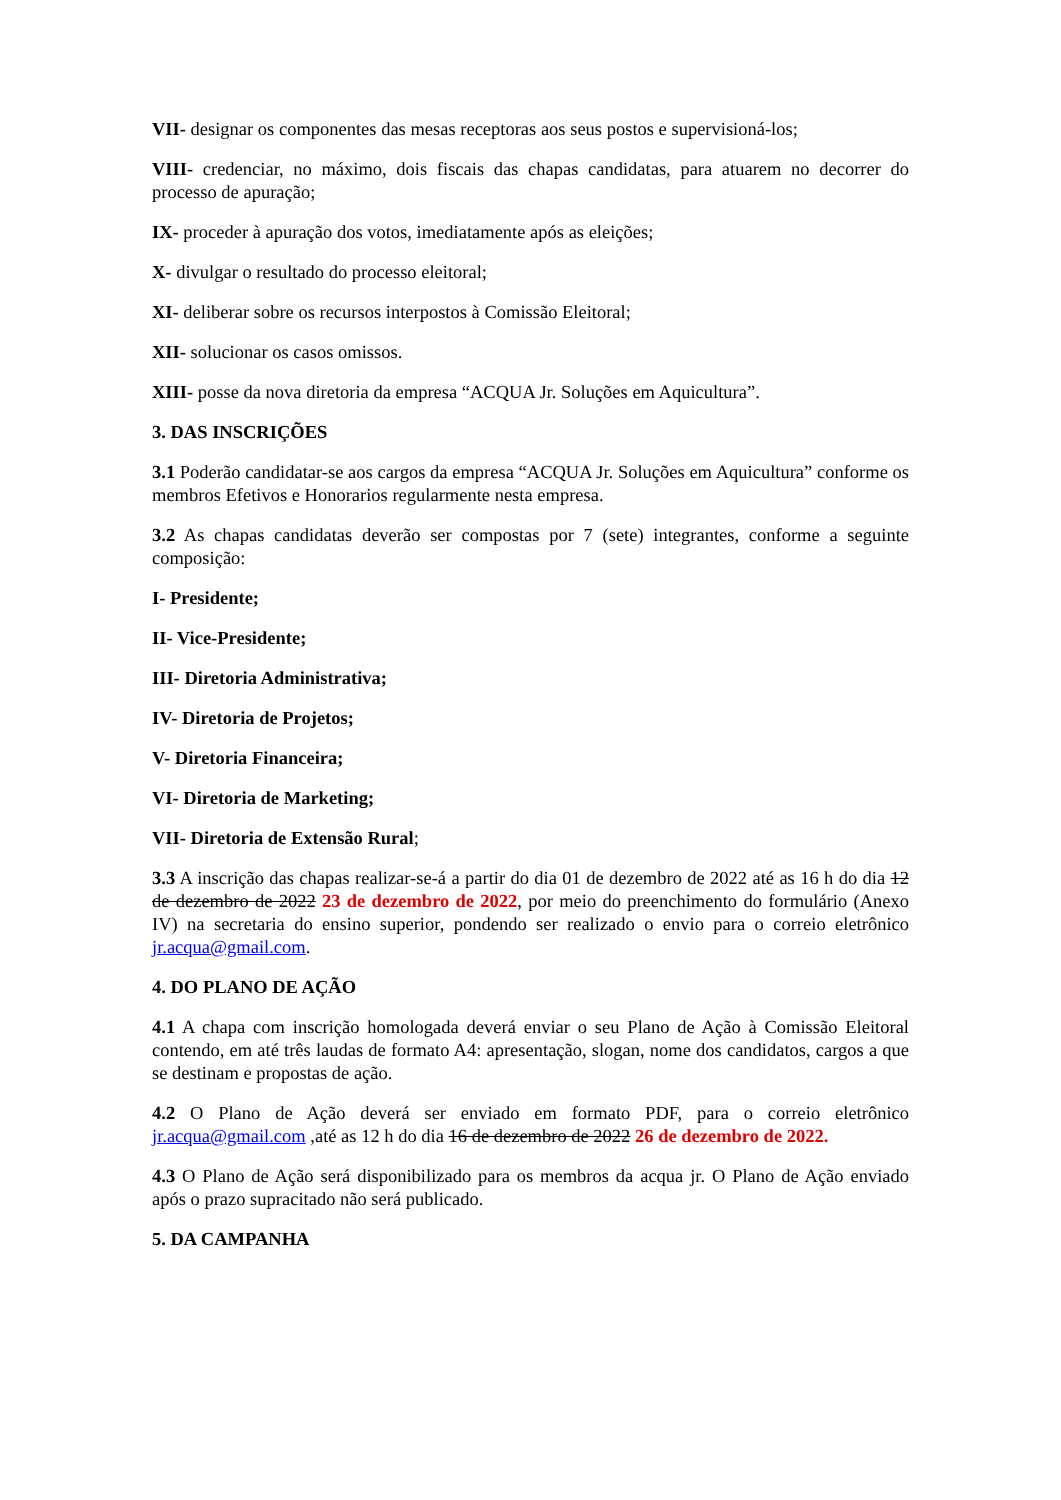VII- designar os componentes das mesas receptoras aos seus postos e supervisioná-los;
VIII- credenciar, no máximo, dois fiscais das chapas candidatas, para atuarem no decorrer do processo de apuração;
IX- proceder à apuração dos votos, imediatamente após as eleições;
X- divulgar o resultado do processo eleitoral;
XI- deliberar sobre os recursos interpostos à Comissão Eleitoral;
XII- solucionar os casos omissos.
XIII- posse da nova diretoria da empresa “ACQUA Jr. Soluções em Aquicultura”.
3. DAS INSCRIÇÕES
3.1 Poderão candidatar-se aos cargos da empresa “ACQUA Jr. Soluções em Aquicultura” conforme os membros Efetivos e Honorarios regularmente nesta empresa.
3.2 As chapas candidatas deverão ser compostas por 7 (sete) integrantes, conforme a seguinte composição:
I- Presidente;
II- Vice-Presidente;
III- Diretoria Administrativa;
IV- Diretoria de Projetos;
V- Diretoria Financeira;
VI- Diretoria de Marketing;
VII- Diretoria de Extensão Rural;
3.3 A inscrição das chapas realizar-se-á a partir do dia 01 de dezembro de 2022 até as 16 h do dia 12 de dezembro de 2022 23 de dezembro de 2022, por meio do preenchimento do formulário (Anexo IV) na secretaria do ensino superior, pondendo ser realizado o envio para o correio eletrônico jr.acqua@gmail.com.
4. DO PLANO DE AÇÃO
4.1 A chapa com inscrição homologada deverá enviar o seu Plano de Ação à Comissão Eleitoral contendo, em até três laudas de formato A4: apresentação, slogan, nome dos candidatos, cargos a que se destinam e propostas de ação.
4.2 O Plano de Ação deverá ser enviado em formato PDF, para o correio eletrônico jr.acqua@gmail.com ,até as 12 h do dia 16 de dezembro de 2022 26 de dezembro de 2022.
4.3 O Plano de Ação será disponibilizado para os membros da acqua jr. O Plano de Ação enviado após o prazo supracitado não será publicado.
5. DA CAMPANHA